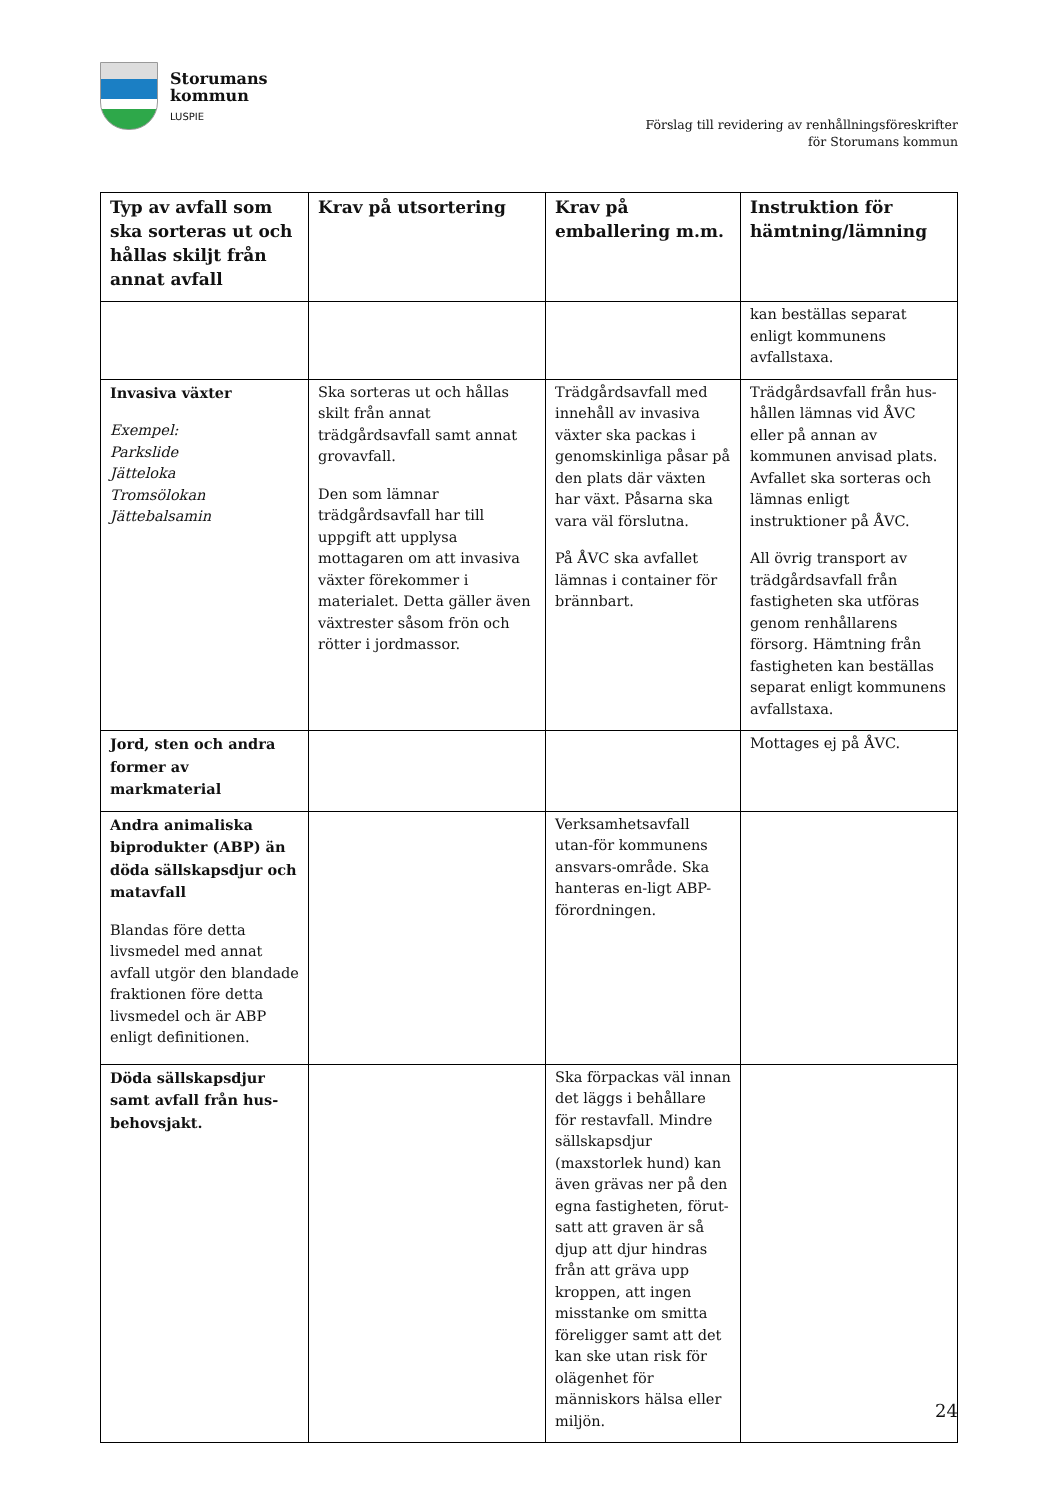Storumans
kommun
LUSPIE
Förslag till revidering av renhållningsföreskrifter
för Storumans kommun
| Typ av avfall som ska sorteras ut och hållas skiljt från annat avfall | Krav på utsortering | Krav på emballering m.m. | Instruktion för hämtning/lämning |
| --- | --- | --- | --- |
| | | | kan beställas separat enligt kommunens avfallstaxa. |
| Invasiva växter Exempel: Parkslide Jätteloka Tromsölokan Jättebalsamin | Ska sorteras ut och hållas skilt från annat trädgårdsavfall samt annat grovavfall. Den som lämnar trädgårdsavfall har till uppgift att upplysa mottagaren om att invasiva växter förekommer i materialet. Detta gäller även växtrester såsom frön och rötter i jordmassor. | Trädgårdsavfall med innehåll av invasiva växter ska packas i genomskinliga påsar på den plats där växten har växt. Påsarna ska vara väl förslutna. På ÅVC ska avfallet lämnas i container för brännbart. | Trädgårdsavfall från hus-hållen lämnas vid ÅVC eller på annan av kommunen anvisad plats. Avfallet ska sorteras och lämnas enligt instruktioner på ÅVC. All övrig transport av trädgårdsavfall från fastigheten ska utföras genom renhållarens försorg. Hämtning från fastigheten kan beställas separat enligt kommunens avfallstaxa. |
| Jord, sten och andra former av markmaterial | | | Mottages ej på ÅVC. |
| Andra animaliska biprodukter (ABP) än döda sällskapsdjur och matavfall Blandas före detta livsmedel med annat avfall utgör den blandade fraktionen före detta livsmedel och är ABP enligt definitionen. | | Verksamhetsavfall utan-för kommunens ansvars-område. Ska hanteras en-ligt ABP-förordningen. | |
| Döda sällskapsdjur samt avfall från hus-behovsjakt. | | Ska förpackas väl innan det läggs i behållare för restavfall. Mindre sällskapsdjur (maxstorlek hund) kan även grävas ner på den egna fastigheten, förut-satt att graven är så djup att djur hindras från att gräva upp kroppen, att ingen misstanke om smitta föreligger samt att det kan ske utan risk för olägenhet för människors hälsa eller miljön. | |
24